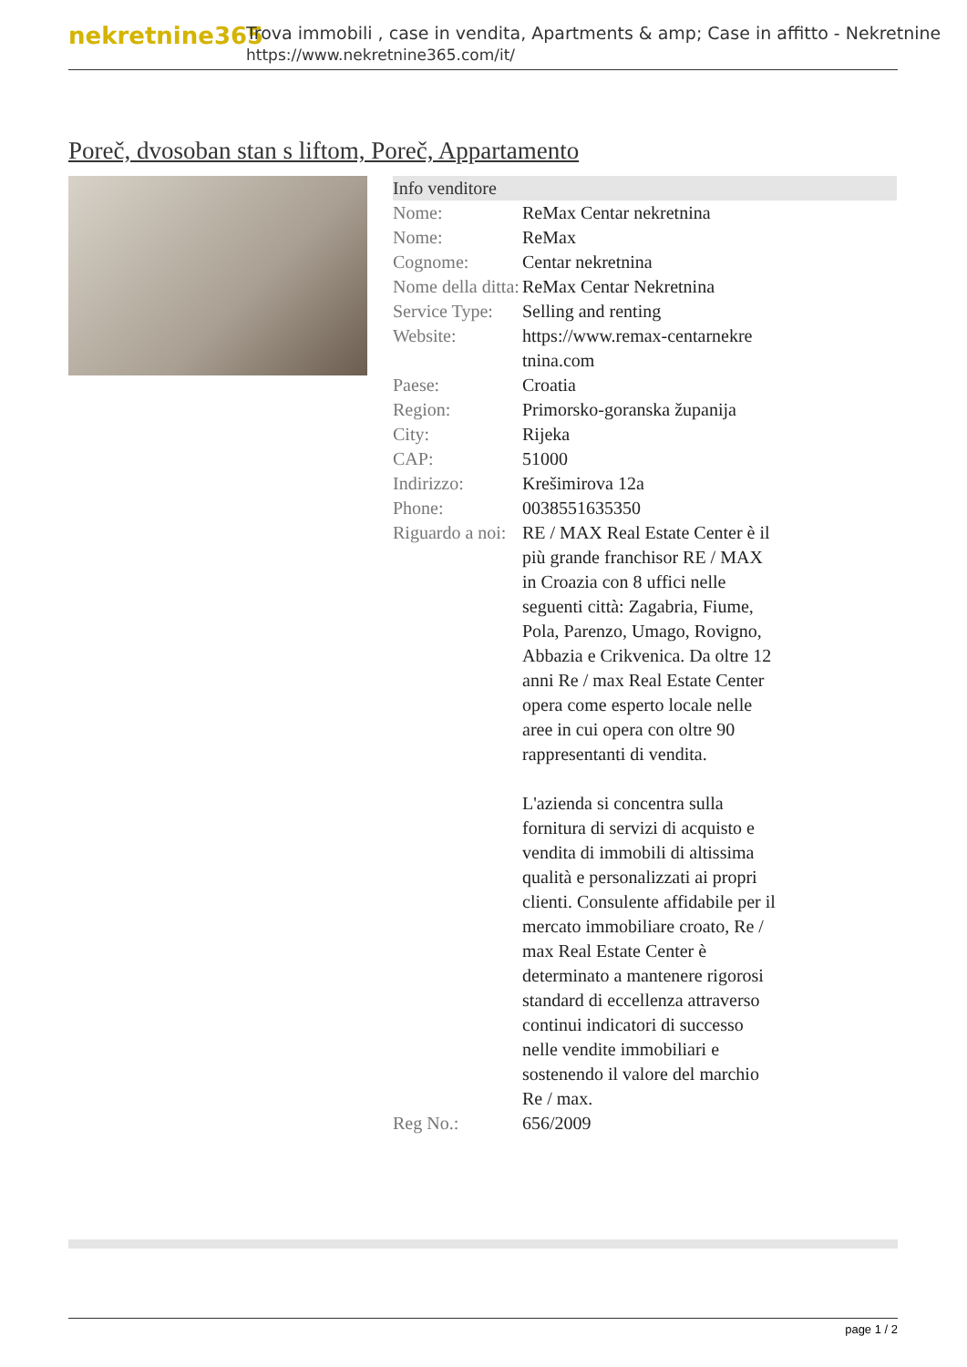nekretnine365
Trova immobili , case in vendita, Apartments & amp; Case in affitto - Nekretnine
https://www.nekretnine365.com/it/
Poreč, dvosoban stan s liftom, Poreč, Appartamento
Info venditore
| Nome: | ReMax Centar nekretnina |
| Nome: | ReMax |
| Cognome: | Centar nekretnina |
| Nome della ditta: | ReMax Centar Nekretnina |
| Service Type: | Selling and renting |
| Website: | https://www.remax-centarnekre tnina.com |
| Paese: | Croatia |
| Region: | Primorsko-goranska županija |
| City: | Rijeka |
| CAP: | 51000 |
| Indirizzo: | Krešimirova 12a |
| Phone: | 0038551635350 |
| Riguardo a noi: | RE / MAX Real Estate Center è il più grande franchisor RE / MAX in Croazia con 8 uffici nelle seguenti città: Zagabria, Fiume, Pola, Parenzo, Umago, Rovigno, Abbazia e Crikvenica. Da oltre 12 anni Re / max Real Estate Center opera come esperto locale nelle aree in cui opera con oltre 90 rappresentanti di vendita. L'azienda si concentra sulla fornitura di servizi di acquisto e vendita di immobili di altissima qualità e personalizzati ai propri clienti. Consulente affidabile per il mercato immobiliare croato, Re / max Real Estate Center è determinato a mantenere rigorosi standard di eccellenza attraverso continui indicatori di successo nelle vendite immobiliari e sostenendo il valore del marchio Re / max. |
| Reg No.: | 656/2009 |
page 1 / 2